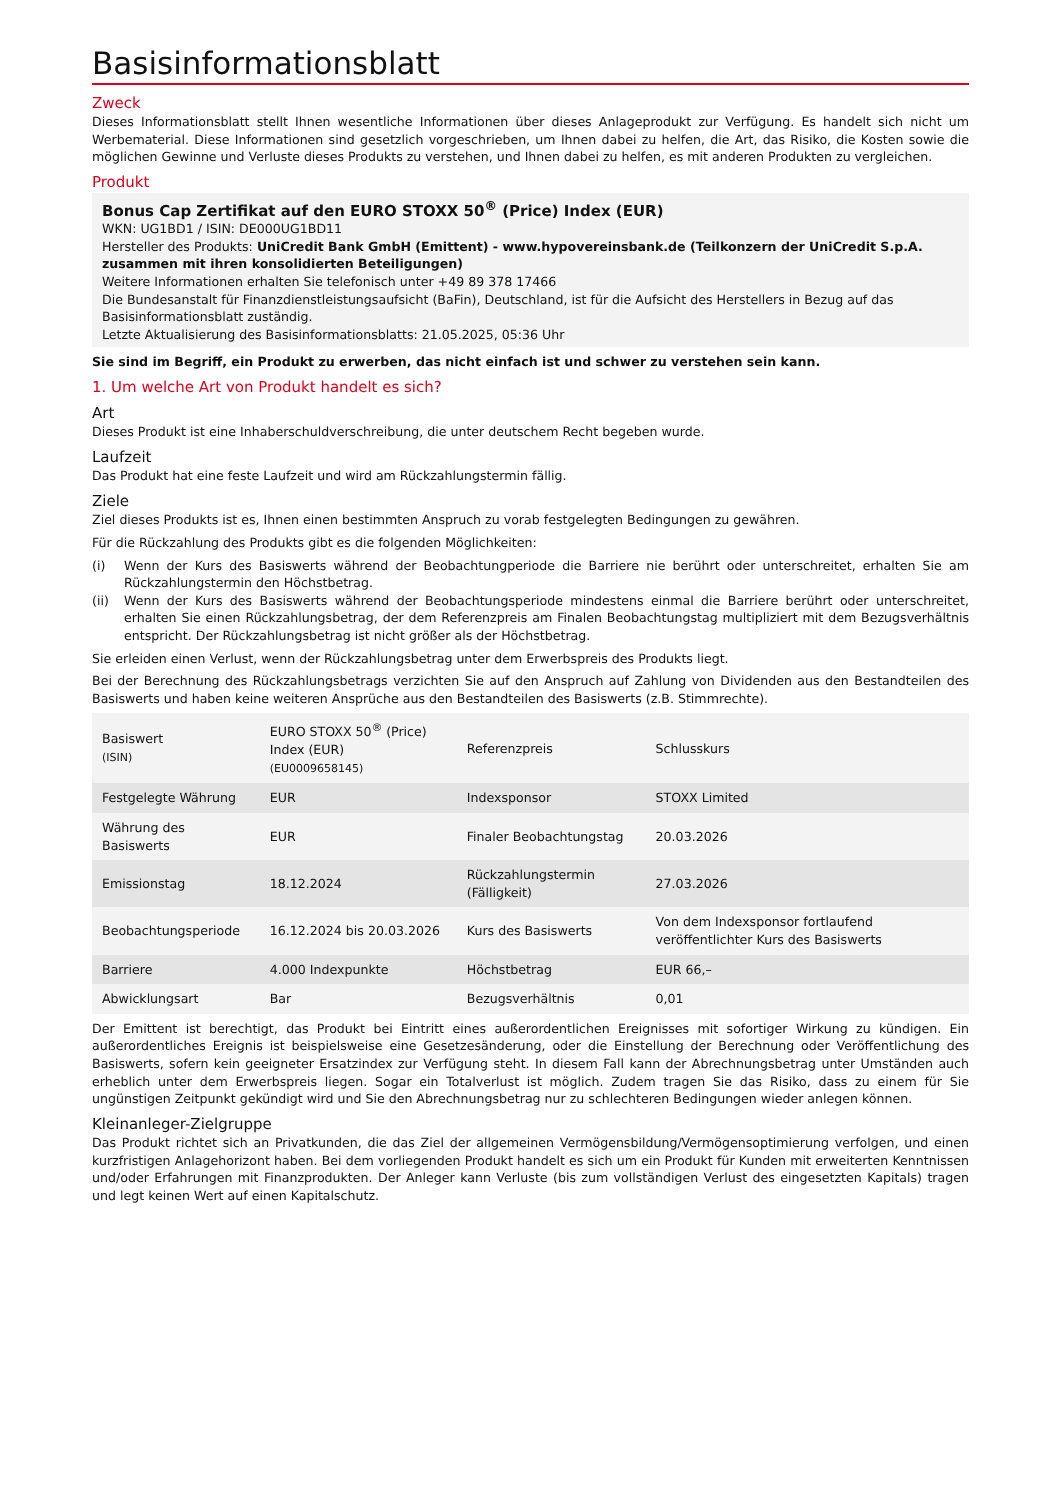Basisinformationsblatt
Zweck
Dieses Informationsblatt stellt Ihnen wesentliche Informationen über dieses Anlageprodukt zur Verfügung. Es handelt sich nicht um Werbematerial. Diese Informationen sind gesetzlich vorgeschrieben, um Ihnen dabei zu helfen, die Art, das Risiko, die Kosten sowie die möglichen Gewinne und Verluste dieses Produkts zu verstehen, und Ihnen dabei zu helfen, es mit anderen Produkten zu vergleichen.
Produkt
Bonus Cap Zertifikat auf den EURO STOXX 50<sup>®</sup> (Price) Index (EUR)
WKN: UG1BD1 / ISIN: DE000UG1BD11
Hersteller des Produkts: UniCredit Bank GmbH (Emittent) - www.hypovereinsbank.de (Teilkonzern der UniCredit S.p.A. zusammen mit ihren konsolidierten Beteiligungen)
Weitere Informationen erhalten Sie telefonisch unter +49 89 378 17466
Die Bundesanstalt für Finanzdienstleistungsaufsicht (BaFin), Deutschland, ist für die Aufsicht des Herstellers in Bezug auf das Basisinformationsblatt zuständig.
Letzte Aktualisierung des Basisinformationsblatts: 21.05.2025, 05:36 Uhr
Sie sind im Begriff, ein Produkt zu erwerben, das nicht einfach ist und schwer zu verstehen sein kann.
1. Um welche Art von Produkt handelt es sich?
Art
Dieses Produkt ist eine Inhaberschuldverschreibung, die unter deutschem Recht begeben wurde.
Laufzeit
Das Produkt hat eine feste Laufzeit und wird am Rückzahlungstermin fällig.
Ziele
Ziel dieses Produkts ist es, Ihnen einen bestimmten Anspruch zu vorab festgelegten Bedingungen zu gewähren.
Für die Rückzahlung des Produkts gibt es die folgenden Möglichkeiten:
(i) Wenn der Kurs des Basiswerts während der Beobachtungperiode die Barriere nie berührt oder unterschreitet, erhalten Sie am Rückzahlungstermin den Höchstbetrag.
(ii) Wenn der Kurs des Basiswerts während der Beobachtungsperiode mindestens einmal die Barriere berührt oder unterschreitet, erhalten Sie einen Rückzahlungsbetrag, der dem Referenzpreis am Finalen Beobachtungstag multipliziert mit dem Bezugsverhältnis entspricht. Der Rückzahlungsbetrag ist nicht größer als der Höchstbetrag.
Sie erleiden einen Verlust, wenn der Rückzahlungsbetrag unter dem Erwerbspreis des Produkts liegt.
Bei der Berechnung des Rückzahlungsbetrags verzichten Sie auf den Anspruch auf Zahlung von Dividenden aus den Bestandteilen des Basiswerts und haben keine weiteren Ansprüche aus den Bestandteilen des Basiswerts (z.B. Stimmrechte).
| Basiswert (ISIN) | EURO STOXX 50<sup>®</sup> (Price) Index (EUR) (EU0009658145) | Referenzpreis | Schlusskurs |
| Festgelegte Währung | EUR | Indexsponsor | STOXX Limited |
| Währung des Basiswerts | EUR | Finaler Beobachtungstag | 20.03.2026 |
| Emissionstag | 18.12.2024 | Rückzahlungstermin (Fälligkeit) | 27.03.2026 |
| Beobachtungsperiode | 16.12.2024 bis 20.03.2026 | Kurs des Basiswerts | Von dem Indexsponsor fortlaufend veröffentlichter Kurs des Basiswerts |
| Barriere | 4.000 Indexpunkte | Höchstbetrag | EUR 66,– |
| Abwicklungsart | Bar | Bezugsverhältnis | 0,01 |
Der Emittent ist berechtigt, das Produkt bei Eintritt eines außerordentlichen Ereignisses mit sofortiger Wirkung zu kündigen. Ein außerordentliches Ereignis ist beispielsweise eine Gesetzesänderung, oder die Einstellung der Berechnung oder Veröffentlichung des Basiswerts, sofern kein geeigneter Ersatzindex zur Verfügung steht. In diesem Fall kann der Abrechnungsbetrag unter Umständen auch erheblich unter dem Erwerbspreis liegen. Sogar ein Totalverlust ist möglich. Zudem tragen Sie das Risiko, dass zu einem für Sie ungünstigen Zeitpunkt gekündigt wird und Sie den Abrechnungsbetrag nur zu schlechteren Bedingungen wieder anlegen können.
Kleinanleger-Zielgruppe
Das Produkt richtet sich an Privatkunden, die das Ziel der allgemeinen Vermögensbildung/Vermögensoptimierung verfolgen, und einen kurzfristigen Anlagehorizont haben. Bei dem vorliegenden Produkt handelt es sich um ein Produkt für Kunden mit erweiterten Kenntnissen und/oder Erfahrungen mit Finanzprodukten. Der Anleger kann Verluste (bis zum vollständigen Verlust des eingesetzten Kapitals) tragen und legt keinen Wert auf einen Kapitalschutz.